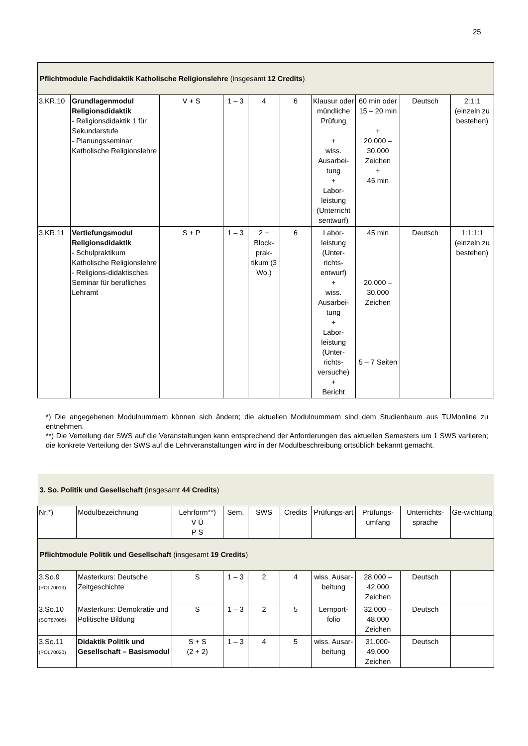25
| Pflichtmodule Fachdidaktik Katholische Religionslehre (insgesamt 12 Credits ) | | | | | | | | | |
| 3.KR.10 | Grundlagenmodul Religionsdidaktik - Religionsdidaktik 1 für Sekundarstufe - Planungsseminar Katholische Religionslehre | V + S | 1 – 3 | 4 | 6 | Klausur oder mündliche Prüfung + wiss. Ausarbei-tung + Labor-leistung (Unterricht sentwurf) | 60 min oder 15 – 20 min + 20.000 – 30.000 Zeichen + 45 min | Deutsch | 2:1:1 (einzeln zu bestehen) |
| 3.KR.11 | Vertiefungsmodul Religionsdidaktik - Schulpraktikum Katholische Religionslehre - Religions-didaktisches Seminar für berufliches Lehramt | S + P | 1 – 3 | 2 + Block-prak-tikum (3 Wo.) | 6 | Labor-leistung (Unter-richts-entwurf) + wiss. Ausarbei-tung + Labor-leistung (Unter-richts-versuche) + Bericht | 45 min 20.000 – 30.000 Zeichen 5 – 7 Seiten | Deutsch | 1:1:1:1 (einzeln zu bestehen) |
*) Die angegebenen Modulnummern können sich ändern; die aktuellen Modulnummern sind dem Studienbaum aus TUMonline zu entnehmen.
**) Die Verteilung der SWS auf die Veranstaltungen kann entsprechend der Anforderungen des aktuellen Semesters um 1 SWS variieren; die konkrete Verteilung der SWS auf die Lehrveranstaltungen wird in der Modulbeschreibung ortsüblich bekannt gemacht.
| 3. So. Politik und Gesellschaft (insgesamt 44 Credits ) | | | | | | | | | |
| Nr.*) | Modulbezeichnung | Lehrform**) V Ü P S | Sem. | SWS | Credits | Prüfungs-art | Prüfungs-umfang | Unterrichts-sprache | Ge-wichtung |
| Pflichtmodule Politik und Gesellschaft (insgesamt 19 Credits ) | | | | | | | | | |
| 3.So.9 (POL70013) | Masterkurs: Deutsche Zeitgeschichte | S | 1 – 3 | 2 | 4 | wiss. Ausar-beitung | 28.000 – 42.000 Zeichen | Deutsch | |
| 3.So.10 (SOT87005) | Masterkurs: Demokratie und Politische Bildung | S | 1 – 3 | 2 | 5 | Lernport-folio | 32.000 – 48.000 Zeichen | Deutsch | |
| 3.So.11 (POL70020) | Didaktik Politik und Gesellschaft – Basismodul | S + S (2 + 2) | 1 – 3 | 4 | 5 | wiss. Ausar-beitung | 31.000-49.000 Zeichen | Deutsch | |